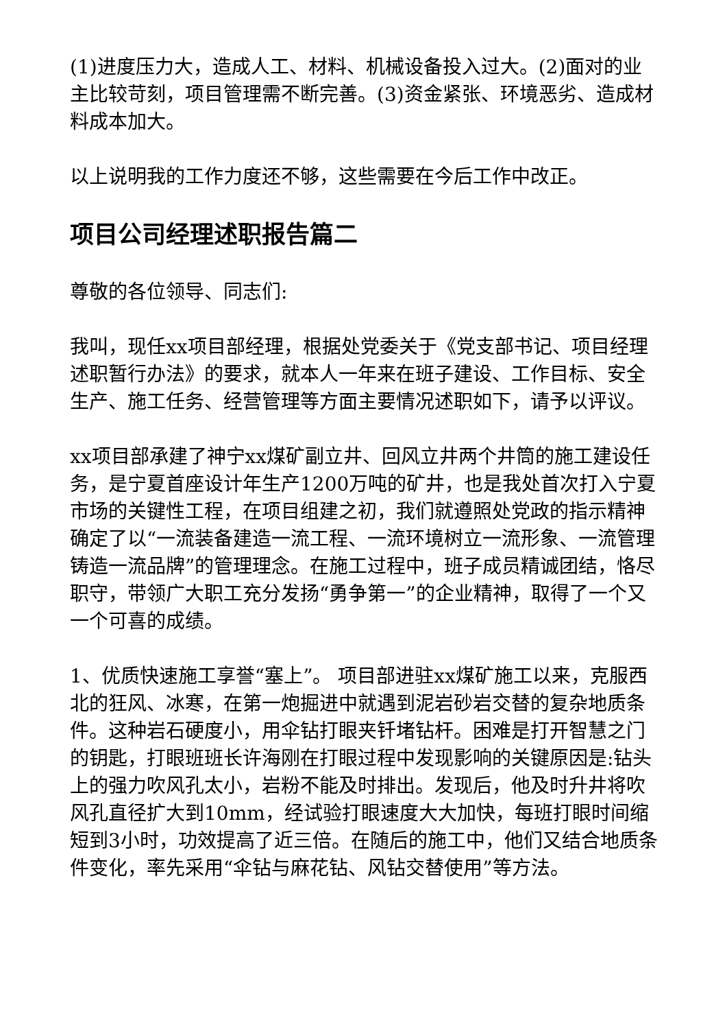(1)进度压力大，造成人工、材料、机械设备投入过大。(2)面对的业主比较苛刻，项目管理需不断完善。(3)资金紧张、环境恶劣、造成材料成本加大。
以上说明我的工作力度还不够，这些需要在今后工作中改正。
项目公司经理述职报告篇二
尊敬的各位领导、同志们:
我叫，现任xx项目部经理，根据处党委关于《党支部书记、项目经理述职暂行办法》的要求，就本人一年来在班子建设、工作目标、安全生产、施工任务、经营管理等方面主要情况述职如下，请予以评议。
xx项目部承建了神宁xx煤矿副立井、回风立井两个井筒的施工建设任务，是宁夏首座设计年生产1200万吨的矿井，也是我处首次打入宁夏市场的关键性工程，在项目组建之初，我们就遵照处党政的指示精神确定了以“一流装备建造一流工程、一流环境树立一流形象、一流管理铸造一流品牌”的管理理念。在施工过程中，班子成员精诚团结，恪尽职守，带领广大职工充分发扬“勇争第一”的企业精神，取得了一个又一个可喜的成绩。
1、优质快速施工享誉“塞上”。 项目部进驻xx煤矿施工以来，克服西北的狂风、冰寒，在第一炮掘进中就遇到泥岩砂岩交替的复杂地质条件。这种岩石硬度小，用伞钻打眼夹钎堵钻杆。困难是打开智慧之门的钥匙，打眼班班长许海刚在打眼过程中发现影响的关键原因是:钻头上的强力吹风孔太小，岩粉不能及时排出。发现后，他及时升井将吹风孔直径扩大到10mm，经试验打眼速度大大加快，每班打眼时间缩短到3小时，功效提高了近三倍。在随后的施工中，他们又结合地质条件变化，率先采用“伞钻与麻花钻、风钻交替使用”等方法。